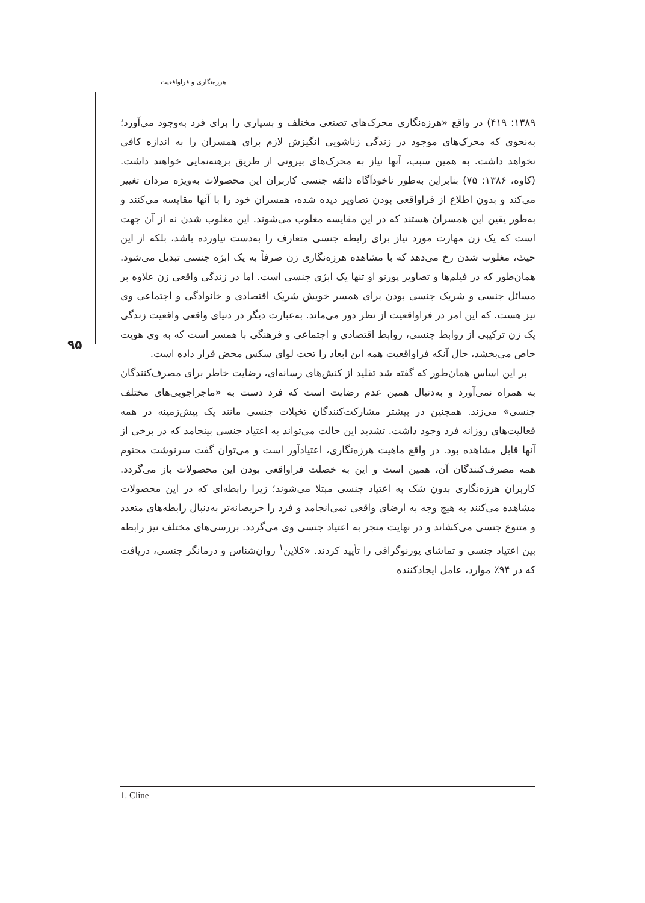هرزه‌نگاری و فراواقعیت
۹۵
۱۳۸۹: ۴۱۹) در واقع «هرزه‌نگاری محرک‌های تصنعی مختلف و بسیاری را برای فرد به‌وجود می‌آورد؛ به‌نحوی که محرک‌های موجود در زندگی زناشویی انگیزش لازم برای همسران را به اندازه کافی نخواهد داشت. به همین سبب، آنها نیاز به محرک‌های بیرونی از طریق برهنه‌نمایی خواهند داشت. (کاوه، ۱۳۸۶: ۷۵) بنابراین به‌طور ناخودآگاه ذائقه جنسی کاربران این محصولات به‌ویژه مردان تغییر می‌کند و بدون اطلاع از فراواقعی بودن تصاویر دیده شده، همسران خود را با آنها مقایسه می‌کنند و به‌طور یقین این همسران هستند که در این مقایسه مغلوب می‌شوند. این مغلوب شدن نه از آن جهت است که یک زن مهارت مورد نیاز برای رابطه جنسی متعارف را به‌دست نیاورده باشد، بلکه از این حیث، مغلوب شدن رخ می‌دهد که با مشاهده هرزه‌نگاری زن صرفاً به یک ابژه جنسی تبدیل می‌شود. همان‌طور که در فیلم‌ها و تصاویر پورنو او تنها یک ابژی جنسی است. اما در زندگی واقعی زن علاوه بر مسائل جنسی و شریک جنسی بودن برای همسر خویش شریک اقتصادی و خانوادگی و اجتماعی وی نیز هست. که این امر در فراواقعیت از نظر دور می‌ماند. به‌عبارت دیگر در دنیای واقعی واقعیت زندگی یک زن ترکیبی از روابط جنسی، روابط اقتصادی و اجتماعی و فرهنگی با همسر است که به وی هویت خاص می‌بخشد، حال آنکه فراواقعیت همه این ابعاد را تحت لوای سکس محض قرار داده است.
بر این اساس همان‌طور که گفته شد تقلید از کنش‌های رسانه‌ای، رضایت خاطر برای مصرف‌کنندگان به همراه نمی‌آورد و به‌دنبال همین عدم رضایت است که فرد دست به «ماجراجویی‌های مختلف جنسی» می‌زند. همچنین در بیشتر مشارکت‌کنندگان تخیلات جنسی مانند یک پیش‌زمینه در همه فعالیت‌های روزانه فرد وجود داشت. تشدید این حالت می‌تواند به اعتیاد جنسی بینجامد که در برخی از آنها قابل مشاهده بود. در واقع ماهیت هرزه‌نگاری، اعتیادآور است و می‌توان گفت سرنوشت محتوم همه مصرف‌کنندگان آن، همین است و این به خصلت فراواقعی بودن این محصولات باز می‌گردد. کاربران هرزه‌نگاری بدون شک به اعتیاد جنسی مبتلا می‌شوند؛ زیرا رابطه‌ای که در این محصولات مشاهده می‌کنند به هیچ وجه به ارضای واقعی نمی‌انجامد و فرد را حریصانه‌تر به‌دنبال رابطه‌های متعدد و متنوع جنسی می‌کشاند و در نهایت منجر به اعتیاد جنسی وی می‌گردد. بررسی‌های مختلف نیز رابطه بین اعتیاد جنسی و تماشای پورنوگرافی را تأیید کردند. «کلاین<sup>۱</sup> روان‌شناس و درمانگر جنسی، دریافت که در ۹۴٪ موارد، عامل ایجادکننده
1. Cline